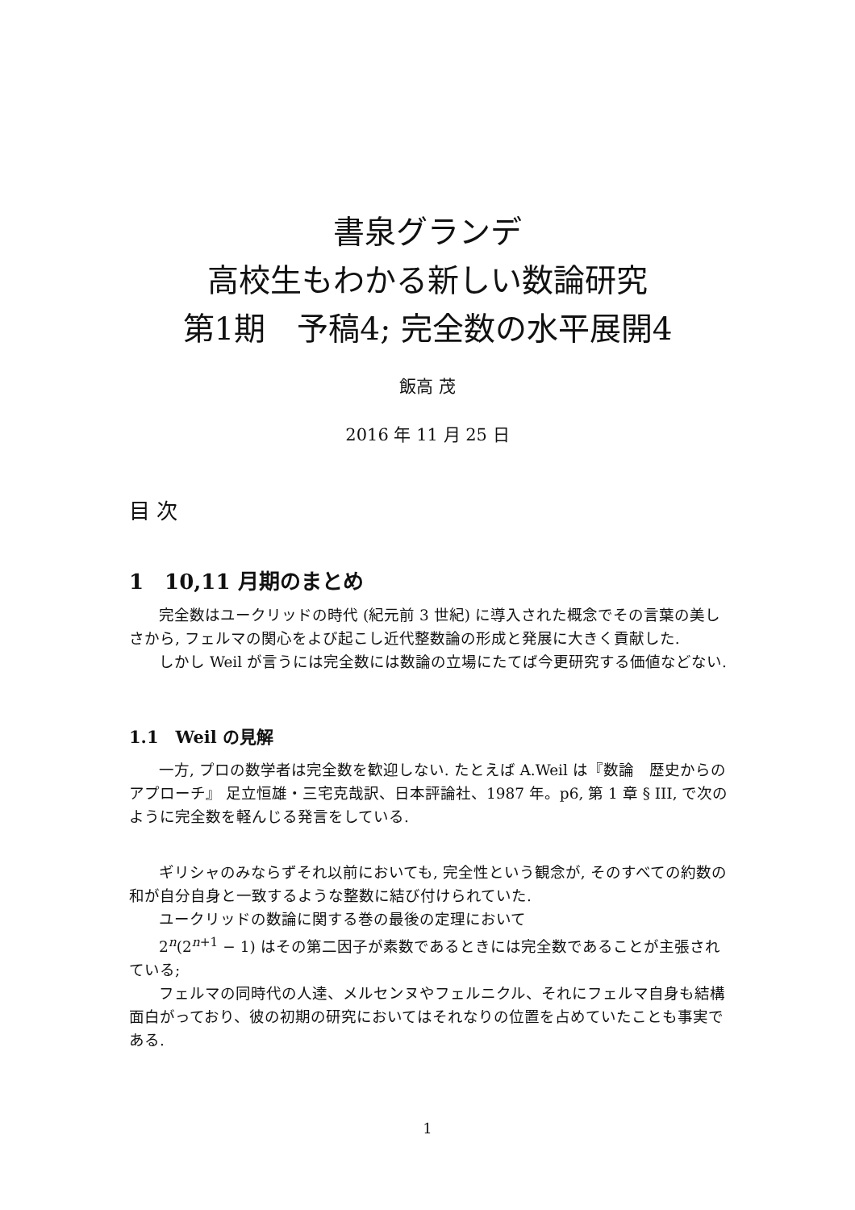書泉グランデ
高校生もわかる新しい数論研究
第1期　予稿4; 完全数の水平展開4
飯高 茂
2016 年 11 月 25 日
目 次
1　10,11 月期のまとめ
完全数はユークリッドの時代 (紀元前 3 世紀) に導入された概念でその言葉の美しさから, フェルマの関心をよび起こし近代整数論の形成と発展に大きく貢献した.
しかし Weil が言うには完全数には数論の立場にたてば今更研究する価値などない.
1.1　Weil の見解
一方, プロの数学者は完全数を歓迎しない. たとえば A.Weil は『数論　歴史からのアプローチ』 足立恒雄・三宅克哉訳、日本評論社、1987 年。p6, 第 1 章 § III, で次のように完全数を軽んじる発言をしている.
ギリシャのみならずそれ以前においても, 完全性という観念が, そのすべての約数の和が自分自身と一致するような整数に結び付けられていた.
ユークリッドの数論に関する巻の最後の定理において
2<sup>n</sup>(2<sup>n+1</sup> − 1) はその第二因子が素数であるときには完全数であることが主張されている;
フェルマの同時代の人達、メルセンヌやフェルニクル、それにフェルマ自身も結構面白がっており、彼の初期の研究においてはそれなりの位置を占めていたことも事実である.
1